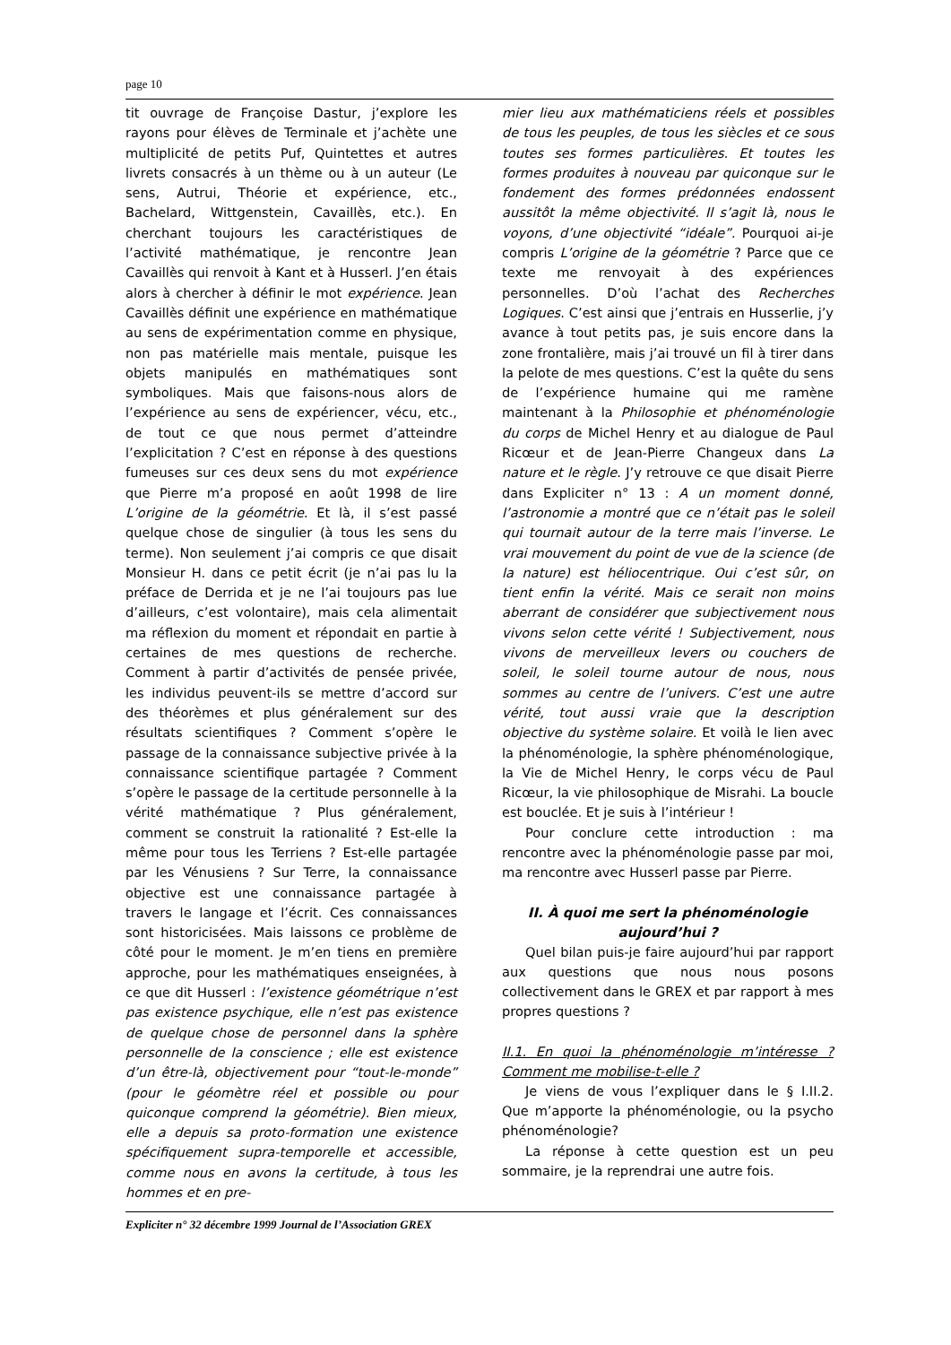page 10
tit ouvrage de Françoise Dastur, j’explore les rayons pour élèves de Terminale et j’achète une multiplicité de petits Puf, Quintettes et autres livrets consacrés à un thème ou à un auteur (Le sens, Autrui, Théorie et expérience, etc., Bachelard, Wittgenstein, Cavaillès, etc.). En cherchant toujours les caractéristiques de l’activité mathématique, je rencontre Jean Cavaillès qui renvoit à Kant et à Husserl. J’en étais alors à chercher à définir le mot expérience. Jean Cavaillès définit une expérience en mathématique au sens de expérimentation comme en physique, non pas matérielle mais mentale, puisque les objets manipulés en mathématiques sont symboliques. Mais que faisons-nous alors de l’expérience au sens de expériencer, vécu, etc., de tout ce que nous permet d’atteindre l’explicitation ? C’est en réponse à des questions fumeuses sur ces deux sens du mot expérience que Pierre m’a proposé en août 1998 de lire L’origine de la géométrie. Et là, il s’est passé quelque chose de singulier (à tous les sens du terme). Non seulement j’ai compris ce que disait Monsieur H. dans ce petit écrit (je n’ai pas lu la préface de Derrida et je ne l’ai toujours pas lue d’ailleurs, c’est volontaire), mais cela alimentait ma réflexion du moment et répondait en partie à certaines de mes questions de recherche. Comment à partir d’activités de pensée privée, les individus peuvent-ils se mettre d’accord sur des théorèmes et plus généralement sur des résultats scientifiques ? Comment s’opère le passage de la connaissance subjective privée à la connaissance scientifique partagée ? Comment s’opère le passage de la certitude personnelle à la vérité mathématique ? Plus généralement, comment se construit la rationalité ? Est-elle la même pour tous les Terriens ? Est-elle partagée par les Vénusiens ? Sur Terre, la connaissance objective est une connaissance partagée à travers le langage et l’écrit. Ces connaissances sont historicisées. Mais laissons ce problème de côté pour le moment. Je m’en tiens en première approche, pour les mathématiques enseignées, à ce que dit Husserl : l’existence géométrique n’est pas existence psychique, elle n’est pas existence de quelque chose de personnel dans la sphère personnelle de la conscience ; elle est existence d’un être-là, objectivement pour “tout-le-monde” (pour le géomètre réel et possible ou pour quiconque comprend la géométrie). Bien mieux, elle a depuis sa proto-formation une existence spécifiquement supra-temporelle et accessible, comme nous en avons la certitude, à tous les hommes et en pre-
mier lieu aux mathématiciens réels et possibles de tous les peuples, de tous les siècles et ce sous toutes ses formes particulières. Et toutes les formes produites à nouveau par quiconque sur le fondement des formes prédonnées endossent aussitôt la même objectivité. Il s’agit là, nous le voyons, d’une objectivité “idéale”. Pourquoi ai-je compris L’origine de la géométrie ? Parce que ce texte me renvoyait à des expériences personnelles. D’où l’achat des Recherches Logiques. C’est ainsi que j’entrais en Husserlie, j’y avance à tout petits pas, je suis encore dans la zone frontalière, mais j’ai trouvé un fil à tirer dans la pelote de mes questions. C’est la quête du sens de l’expérience humaine qui me ramène maintenant à la Philosophie et phénoménologie du corps de Michel Henry et au dialogue de Paul Ricœur et de Jean-Pierre Changeux dans La nature et le règle. J’y retrouve ce que disait Pierre dans Expliciter n° 13 : A un moment donné, l’astronomie a montré que ce n’était pas le soleil qui tournait autour de la terre mais l’inverse. Le vrai mouvement du point de vue de la science (de la nature) est héliocentrique. Oui c’est sûr, on tient enfin la vérité. Mais ce serait non moins aberrant de considérer que subjectivement nous vivons selon cette vérité ! Subjectivement, nous vivons de merveilleux levers ou couchers de soleil, le soleil tourne autour de nous, nous sommes au centre de l’univers. C’est une autre vérité, tout aussi vraie que la description objective du système solaire. Et voilà le lien avec la phénoménologie, la sphère phénoménologique, la Vie de Michel Henry, le corps vécu de Paul Ricœur, la vie philosophique de Misrahi. La boucle est bouclée. Et je suis à l’intérieur !
Pour conclure cette introduction : ma rencontre avec la phénoménologie passe par moi, ma rencontre avec Husserl passe par Pierre.
II. À quoi me sert la phénoménologie aujourd’hui ?
Quel bilan puis-je faire aujourd’hui par rapport aux questions que nous nous posons collectivement dans le GREX et par rapport à mes propres questions ?
II.1. En quoi la phénoménologie m’intéresse ? Comment me mobilise-t-elle ?
Je viens de vous l’expliquer dans le § I.II.2. Que m’apporte la phénoménologie, ou la psycho phénoménologie?
La réponse à cette question est un peu sommaire, je la reprendrai une autre fois.
Expliciter n° 32 décembre 1999 Journal de l’Association GREX